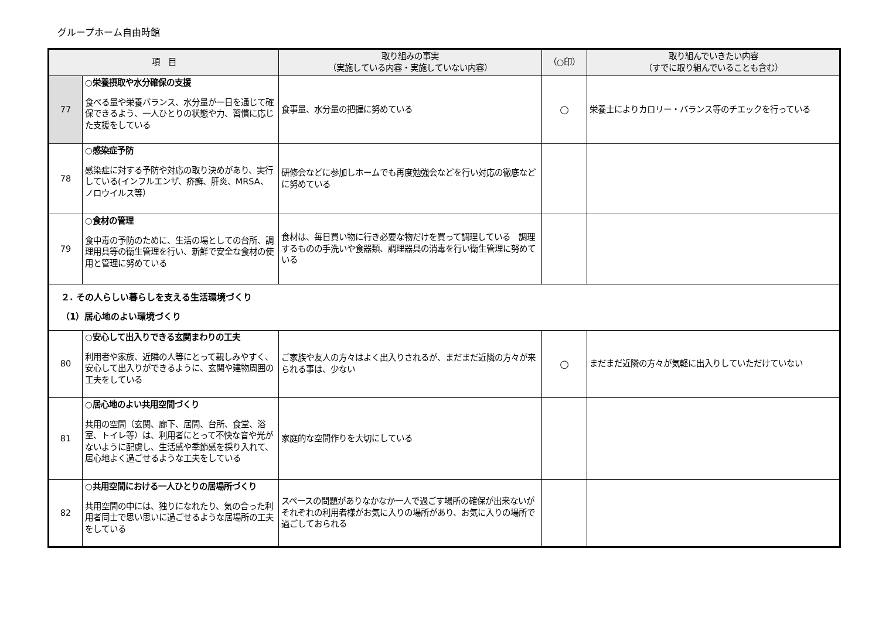グループホーム自由時館
| 項 目 | | 取り組みの事実 （実施している内容・実施していない内容） | （○印） | 取り組んでいきたい内容 （すでに取り組んでいることも含む） |
| --- | --- | --- | --- | --- |
| 77 | ○栄養摂取や水分確保の支援 食べる量や栄養バランス、水分量が一日を通じて確保できるよう、一人ひとりの状態や力、習慣に応じた支援をしている | 食事量、水分量の把握に努めている | ○ | 栄養士によりカロリー・バランス等のチエックを行っている |
| 78 | ○感染症予防 感染症に対する予防や対応の取り決めがあり、実行している(インフルエンザ、疥癬、肝炎、MRSA、ノロウイルス等） | 研修会などに参加しホームでも再度勉強会などを行い対応の徹底などに努めている | | |
| 79 | ○食材の管理 食中毒の予防のために、生活の場としての台所、調理用具等の衛生管理を行い、新鮮で安全な食材の使用と管理に努めている | 食材は、毎日買い物に行き必要な物だけを買って調理している 調理するものの手洗いや食器類、調理器具の消毒を行い衛生管理に努めている | | |
| ２. その人らしい暮らしを支える生活環境づくり （1）居心地のよい環境づくり | | | | |
| 80 | ○安心して出入りできる玄関まわりの工夫 利用者や家族、近隣の人等にとって親しみやすく、安心して出入りができるように、玄関や建物周囲の工夫をしている | ご家族や友人の方々はよく出入りされるが、まだまだ近隣の方々が来られる事は、少ない | ○ | まだまだ近隣の方々が気軽に出入りしていただけていない |
| 81 | ○居心地のよい共用空間づくり 共用の空間（玄関、廊下、居間、台所、食堂、浴室、トイレ等）は、利用者にとって不快な音や光がないように配慮し、生活感や季節感を採り入れて、居心地よく過ごせるような工夫をしている | 家庭的な空間作りを大切にしている | | |
| 82 | ○共用空間における一人ひとりの居場所づくり 共用空間の中には、独りになれたり、気の合った利用者同士で思い思いに過ごせるような居場所の工夫をしている | スペースの問題がありなかなか一人で過ごす場所の確保が出来ないがそれぞれの利用者様がお気に入りの場所があり、お気に入りの場所で過ごしておられる | | |